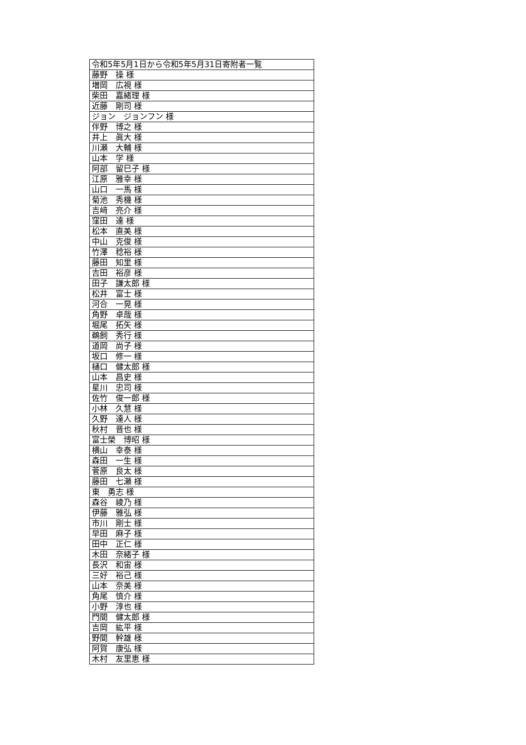| 令和5年5月1日から令和5年5月31日寄附者一覧 |
| 藤野 操 様 |
| 増岡 広視 様 |
| 柴田 嘉緒理 様 |
| 近藤 剛司 様 |
| ジョン ジョンフン 様 |
| 伴野 博之 様 |
| 井上 眞大 様 |
| 川瀬 大輔 様 |
| 山本 学 様 |
| 阿部 留巳子 様 |
| 江原 雅幸 様 |
| 山口 一馬 様 |
| 菊池 秀機 様 |
| 吉﨑 亮介 様 |
| 窪田 達 様 |
| 松本 直美 様 |
| 中山 克俊 様 |
| 竹澤 稔裕 様 |
| 藤田 知里 様 |
| 吉田 裕彦 様 |
| 田子 謙太郎 様 |
| 松井 富士 様 |
| 河合 一晃 様 |
| 角野 卓哉 様 |
| 堀尾 拓矢 様 |
| 鵜飼 秀行 様 |
| 道岡 尚子 様 |
| 坂口 修一 様 |
| 樋口 健太郎 様 |
| 山本 昌史 様 |
| 星川 忠司 様 |
| 佐竹 俊一郎 様 |
| 小林 久慧 様 |
| 久野 達人 様 |
| 秋村 晋也 様 |
| 富士榮 博昭 様 |
| 横山 幸泰 様 |
| 森田 一生 様 |
| 菅原 良太 様 |
| 藤田 七瀬 様 |
| 東 勇志 様 |
| 森谷 綾乃 様 |
| 伊藤 雅弘 様 |
| 市川 剛士 様 |
| 早田 麻子 様 |
| 田中 正仁 様 |
| 木田 奈緒子 様 |
| 長沢 和宙 様 |
| 三好 裕己 様 |
| 山本 奈美 様 |
| 角尾 慎介 様 |
| 小野 淳也 様 |
| 門間 健太郎 様 |
| 吉岡 紘平 様 |
| 野間 幹雄 様 |
| 阿賀 康弘 様 |
| 木村 友里恵 様 |